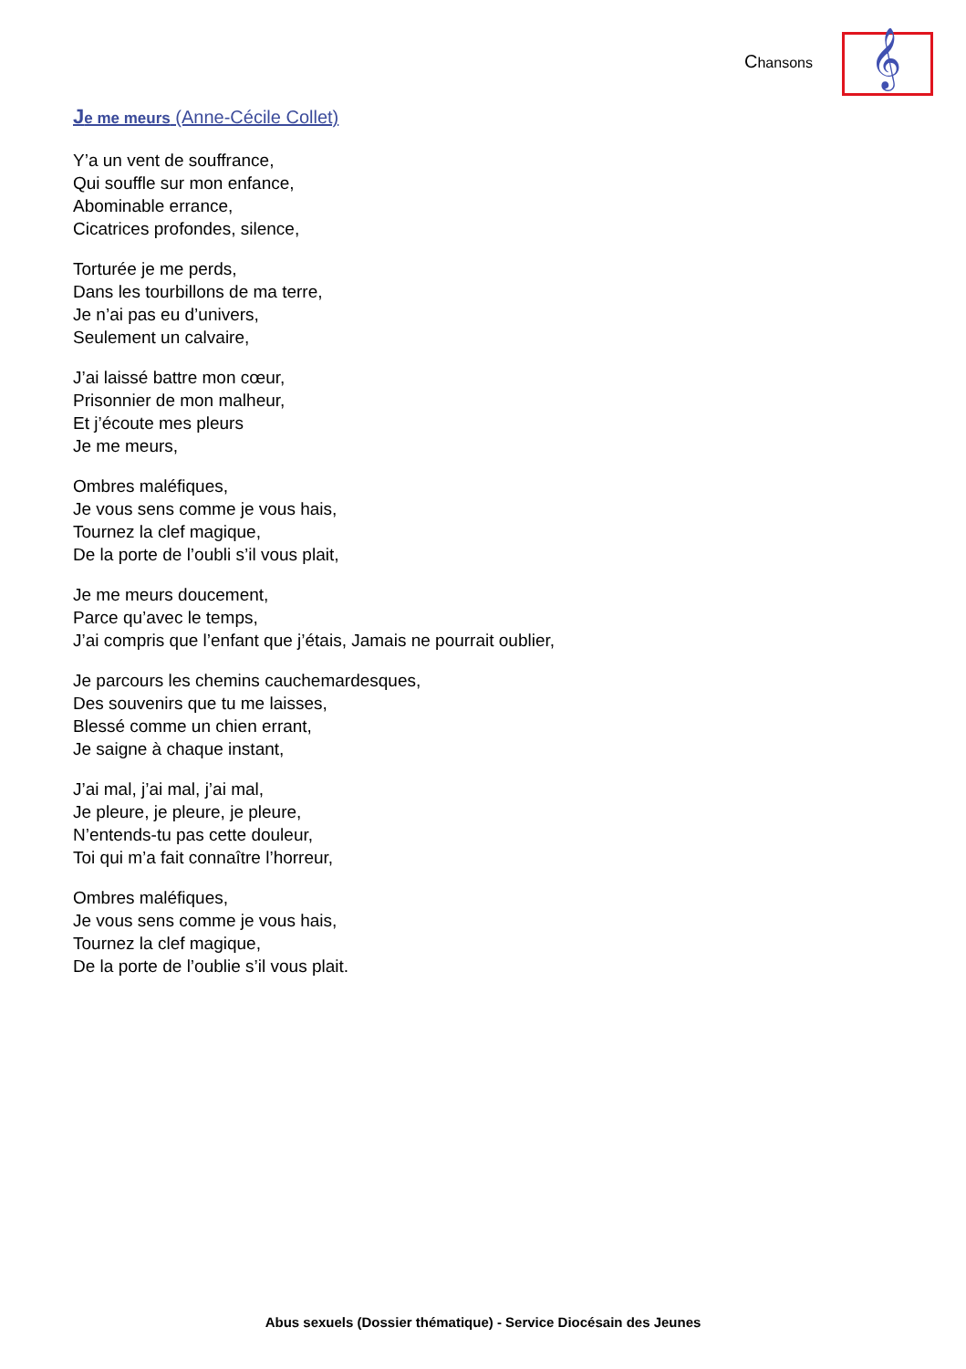Chansons 𝄞
Je me meurs (Anne-Cécile Collet)
Y’a un vent de souffrance,
Qui souffle sur mon enfance,
Abominable errance,
Cicatrices profondes, silence,
Torturée je me perds,
Dans les tourbillons de ma terre,
Je n’ai pas eu d’univers,
Seulement un calvaire,
J’ai laissé battre mon cœur,
Prisonnier de mon malheur,
Et j’écoute mes pleurs
Je me meurs,
Ombres maléfiques,
Je vous sens comme je vous hais,
Tournez la clef magique,
De la porte de l’oubli s’il vous plait,
Je me meurs doucement,
Parce qu’avec le temps,
J’ai compris que l’enfant que j’étais, Jamais ne pourrait oublier,
Je parcours les chemins cauchemardesques,
Des souvenirs que tu me laisses,
Blessé comme un chien errant,
Je saigne à chaque instant,
J’ai mal, j’ai mal, j’ai mal,
Je pleure, je pleure, je pleure,
N’entends-tu pas cette douleur,
Toi qui m’a fait connaître l’horreur,
Ombres maléfiques,
Je vous sens comme je vous hais,
Tournez la clef magique,
De la porte de l’oublie s’il vous plait.
Abus sexuels (Dossier thématique) - Service Diocésain des Jeunes